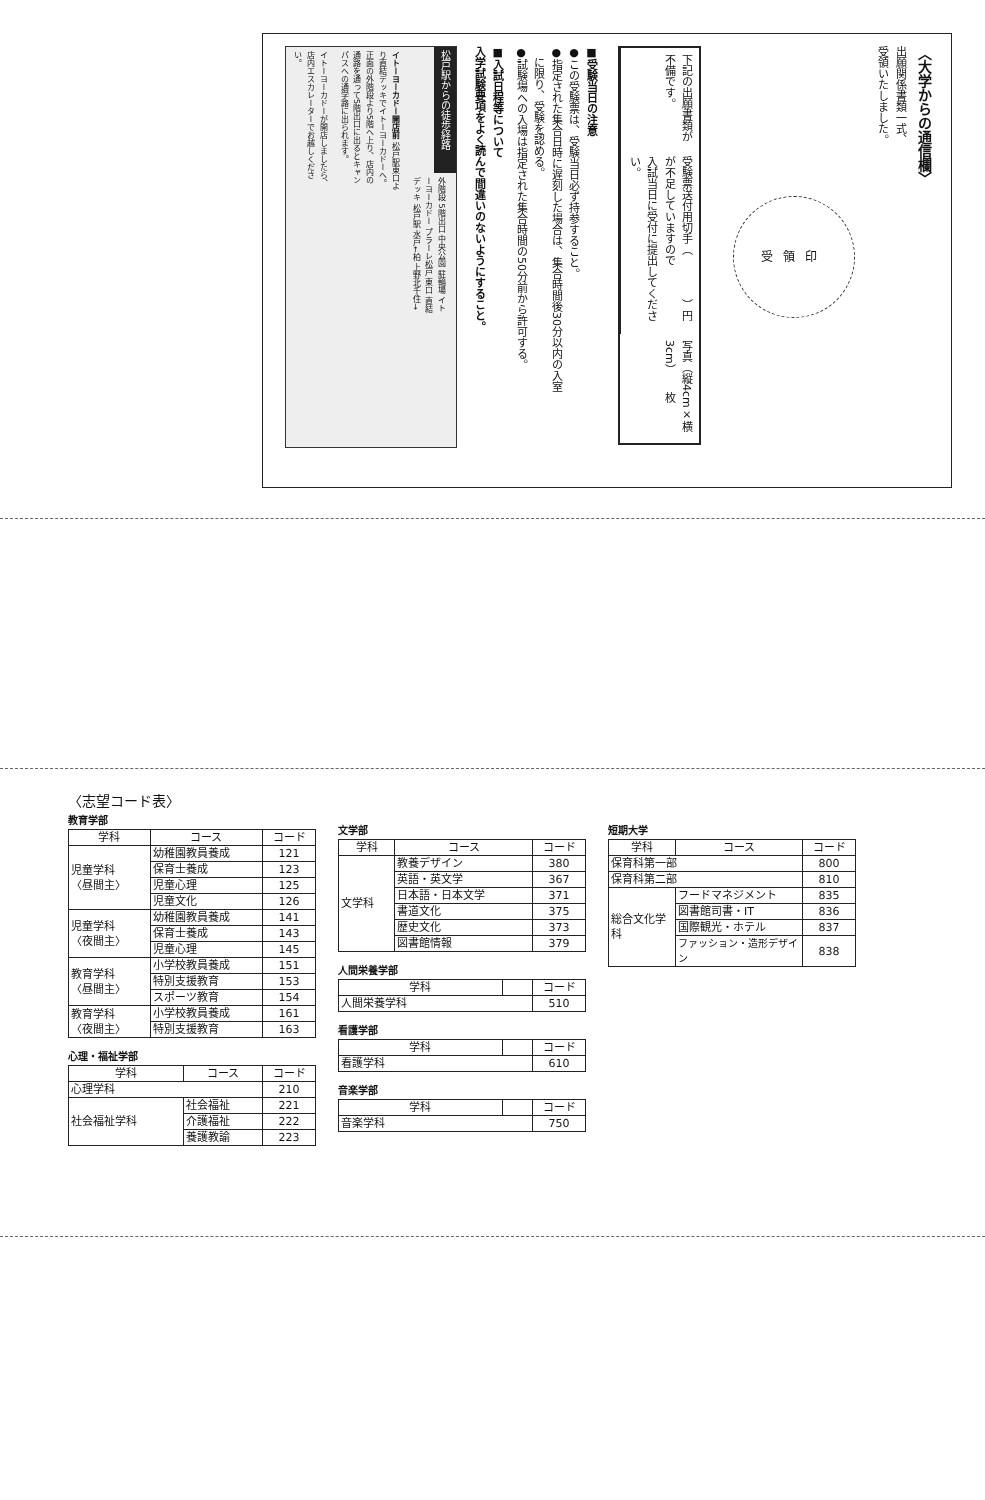〈大学からの通信欄〉
出願関係書類一式、
受領いたしました。
受領印
下記の出願書類が不備です。
受験票送付用切手（　　　　）円が不足していますので
入試当日に受付に提出してください。
写真（縦4cm×横3cm）　　枚
■受験当日の注意
●この受験票は、受験当日必ず持参すること。
●指定された集合日時に遅刻した場合は、集合時間後30分以内の入室
　に限り、受験を認める。
●試験場への入場は指定された集合時間の50分前から許可する。
■入試日程等について
入学試験要項をよく読んで間違いのないようにすること。
松戸駅からの徒歩経路 イトーヨーカドーが開店しましたら、店内エスカレーターでお越しください。 イトーヨーカドー開店前 松戸駅東口より直結デッキでイトーヨーカドーへ。正面の外階段より5階へ上り、店内の通路を通って5階出口に出るとキャンパスへの通学路に出られます。 外階段 5階出口 中央公園 駐輪場 イトーヨーカドー プラーレ松戸 東口 直結デッキ 松戸駅 水戸←柏 上野北千住→
〈志望コード表〉
教育学部
| 学科 | コース | コード |
| --- | --- | --- |
| 児童学科 〈昼間主〉 | 幼稚園教員養成 | 121 |
| | 保育士養成 | 123 |
| | 児童心理 | 125 |
| | 児童文化 | 126 |
| 児童学科 〈夜間主〉 | 幼稚園教員養成 | 141 |
| | 保育士養成 | 143 |
| | 児童心理 | 145 |
| 教育学科 〈昼間主〉 | 小学校教員養成 | 151 |
| | 特別支援教育 | 153 |
| | スポーツ教育 | 154 |
| 教育学科 〈夜間主〉 | 小学校教員養成 | 161 |
| | 特別支援教育 | 163 |
心理・福祉学部
| 学科 | コース | コード |
| --- | --- | --- |
| 心理学科 | | 210 |
| 社会福祉学科 | 社会福祉 | 221 |
| | 介護福祉 | 222 |
| | 養護教諭 | 223 |
文学部
| 学科 | コース | コード |
| --- | --- | --- |
| 文学科 | 教養デザイン | 380 |
| | 英語・英文学 | 367 |
| | 日本語・日本文学 | 371 |
| | 書道文化 | 375 |
| | 歴史文化 | 373 |
| | 図書館情報 | 379 |
人間栄養学部
| 学科 | | コード |
| --- | --- | --- |
| 人間栄養学科 | | 510 |
看護学部
| 学科 | | コード |
| --- | --- | --- |
| 看護学科 | | 610 |
音楽学部
| 学科 | | コード |
| --- | --- | --- |
| 音楽学科 | | 750 |
短期大学
| 学科 | コース | コード |
| --- | --- | --- |
| 保育科第一部 | | 800 |
| 保育科第二部 | | 810 |
| 総合文化学科 | フードマネジメント | 835 |
| | 図書館司書・IT | 836 |
| | 国際観光・ホテル | 837 |
| | ファッション・造形デザイン | 838 |